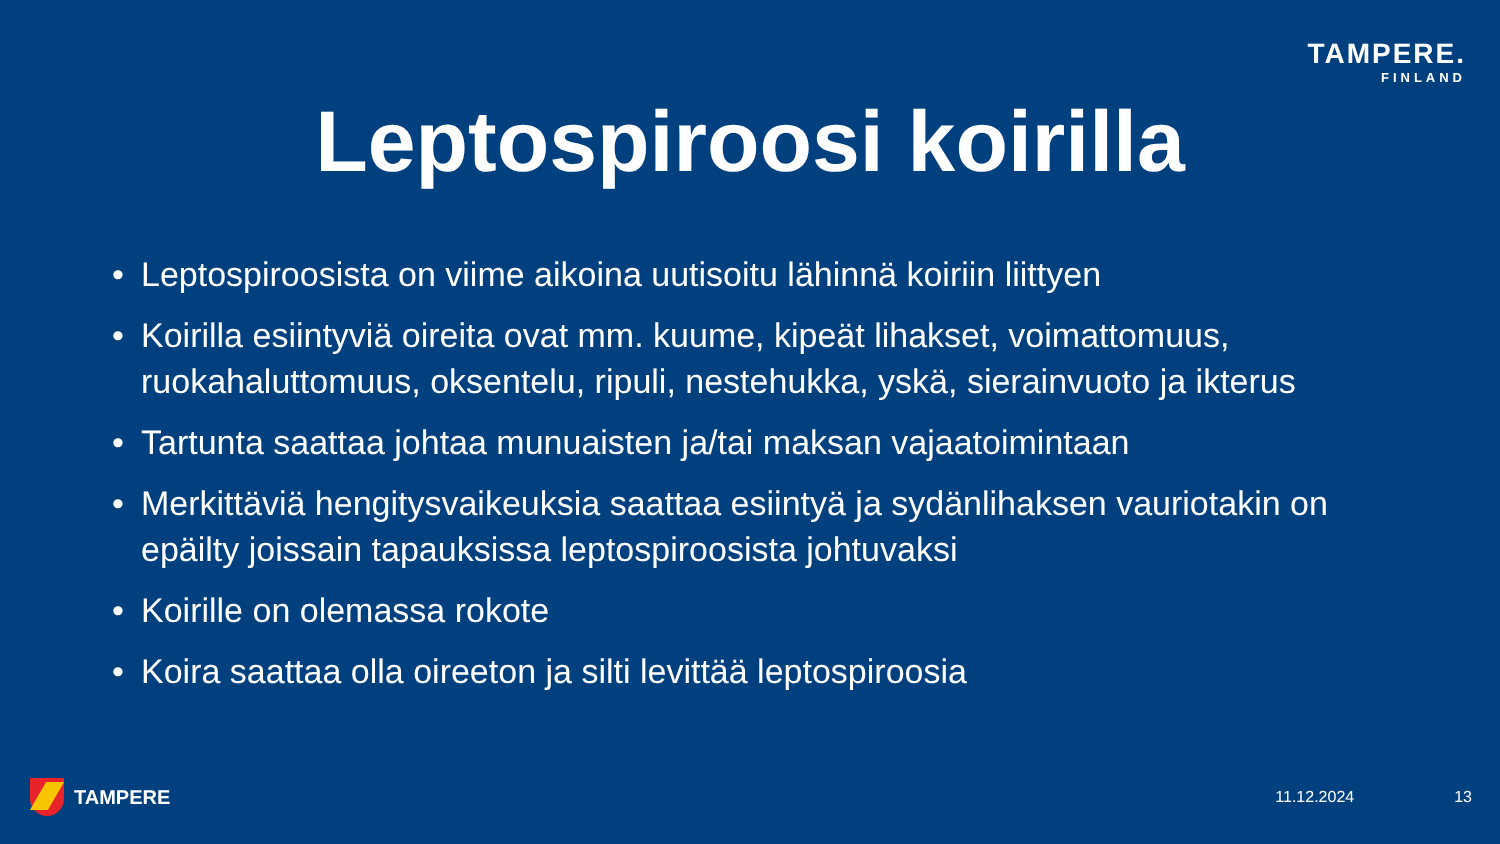TAMPERE.
FINLAND
Leptospiroosi koirilla
• Leptospiroosista on viime aikoina uutisoitu lähinnä koiriin liittyen
• Koirilla esiintyviä oireita ovat mm. kuume, kipeät lihakset, voimattomuus, ruokahaluttomuus, oksentelu, ripuli, nestehukka, yskä, sierainvuoto ja ikterus
• Tartunta saattaa johtaa munuaisten ja/tai maksan vajaatoimintaan
• Merkittäviä hengitysvaikeuksia saattaa esiintyä ja sydänlihaksen vauriotakin on epäilty joissain tapauksissa leptospiroosista johtuvaksi
• Koirille on olemassa rokote
• Koira saattaa olla oireeton ja silti levittää leptospiroosia
TAMPERE 11.12.2024 13